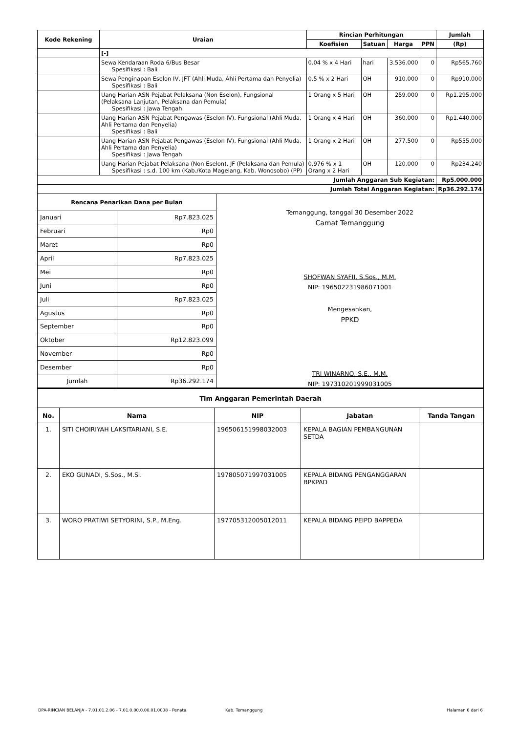| Kode Rekening | Uraian | Rincian Perhitungan | | | | Jumlah |
| --- | --- | --- | --- | --- | --- | --- |
| | | Koefisien | Satuan | Harga | PPN | (Rp) |
| | [-] | | | | | |
| | Sewa Kendaraan Roda 6/Bus Besar Spesifikasi : Bali | 0.04 % x 4 Hari | hari | 3.536.000 | 0 | Rp565.760 |
| | Sewa Penginapan Eselon IV, JFT (Ahli Muda, Ahli Pertama dan Penyelia) Spesifikasi : Bali | 0.5 % x 2 Hari | OH | 910.000 | 0 | Rp910.000 |
| | Uang Harian ASN Pejabat Pelaksana (Non Eselon), Fungsional (Pelaksana Lanjutan, Pelaksana dan Pemula) Spesifikasi : Jawa Tengah | 1 Orang x 5 Hari | OH | 259.000 | 0 | Rp1.295.000 |
| | Uang Harian ASN Pejabat Pengawas (Eselon IV), Fungsional (Ahli Muda, Ahli Pertama dan Penyelia) Spesifikasi : Bali | 1 Orang x 4 Hari | OH | 360.000 | 0 | Rp1.440.000 |
| | Uang Harian ASN Pejabat Pengawas (Eselon IV), Fungsional (Ahli Muda, Ahli Pertama dan Penyelia) Spesifikasi : Jawa Tengah | 1 Orang x 2 Hari | OH | 277.500 | 0 | Rp555.000 |
| | Uang Harian Pejabat Pelaksana (Non Eselon), JF (Pelaksana dan Pemula) Spesifikasi : s.d. 100 km (Kab./Kota Magelang, Kab. Wonosobo) (PP) | 0.976 % x 1 Orang x 2 Hari | OH | 120.000 | 0 | Rp234.240 |
| Jumlah Anggaran Sub Kegiatan: | | | | | | Rp5.000.000 |
| Jumlah Total Anggaran Kegiatan: | | | | | | Rp36.292.174 |
| Rencana Penarikan Dana per Bulan | |
| --- | --- |
| Januari | Rp7.823.025 |
| Februari | Rp0 |
| Maret | Rp0 |
| April | Rp7.823.025 |
| Mei | Rp0 |
| Juni | Rp0 |
| Juli | Rp7.823.025 |
| Agustus | Rp0 |
| September | Rp0 |
| Oktober | Rp12.823.099 |
| November | Rp0 |
| Desember | Rp0 |
| Jumlah | Rp36.292.174 |
Temanggung, tanggal 30 Desember 2022
Camat Temanggung
SHOFWAN SYAFII, S.Sos., M.M.
NIP: 196502231986071001
Mengesahkan,
PPKD
TRI WINARNO, S.E., M.M.
NIP: 197310201999031005
| Tim Anggaran Pemerintah Daerah | | | | |
| --- | --- | --- | --- | --- |
| No. | Nama | NIP | Jabatan | Tanda Tangan |
| 1. | SITI CHOIRIYAH LAKSITARIANI, S.E. | 196506151998032003 | KEPALA BAGIAN PEMBANGUNAN SETDA | |
| 2. | EKO GUNADI, S.Sos., M.Si. | 197805071997031005 | KEPALA BIDANG PENGANGGARAN BPKPAD | |
| 3. | WORO PRATIWI SETYORINI, S.P., M.Eng. | 197705312005012011 | KEPALA BIDANG PEIPD BAPPEDA | |
DPA-RINCIAN BELANJA - 7.01.01.2.06 - 7.01.0.00.0.00.01.0008 - Penata. Kab. Temanggung Halaman 6 dari 6